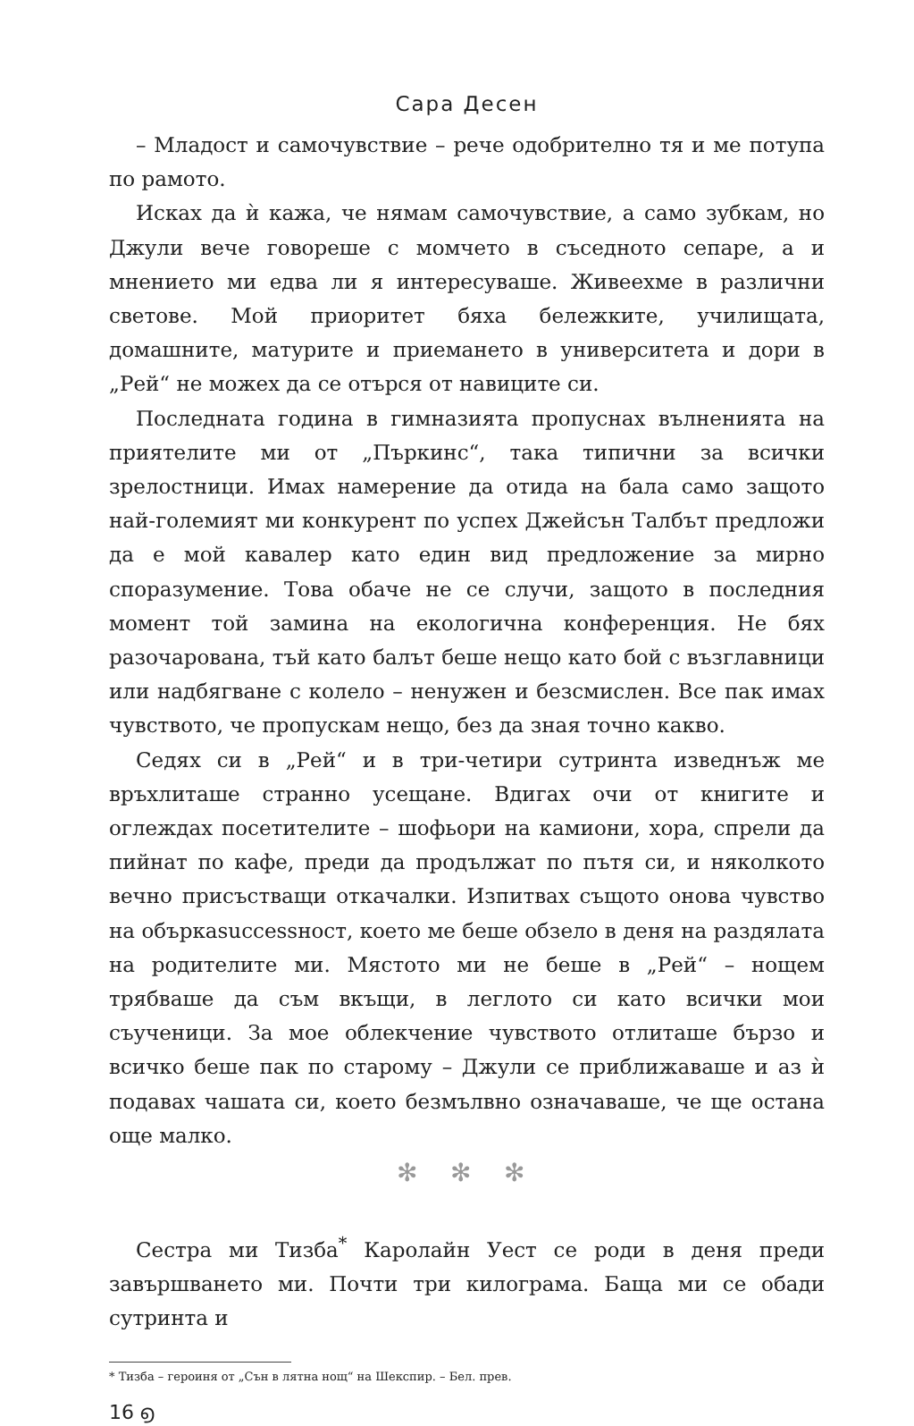Сара Десен
– Младост и самочувствие – рече одобрително тя и ме потупа по рамото.
Исках да ѝ кажа, че нямам самочувствие, а само зубкам, но Джули вече говореше с момчето в съседното сепаре, а и мнението ми едва ли я интересуваше. Живеехме в различни светове. Мой приоритет бяха бележките, училищата, домашните, матурите и приемането в университета и дори в „Рей“ не можех да се отърся от навиците си.
Последната година в гимназията пропуснах вълненията на приятелите ми от „Пъркинс“, така типични за всички зрелостници. Имах намерение да отида на бала само защото най-големият ми конкурент по успех Джейсън Талбът предложи да е мой кавалер като един вид предложение за мирно споразумение. Това обаче не се случи, защото в последния момент той замина на екологична конференция. Не бях разочарована, тъй като балът беше нещо като бой с възглавници или надбягване с колело – ненужен и безсмислен. Все пак имах чувството, че пропускам нещо, без да зная точно какво.
Седях си в „Рей“ и в три-четири сутринта изведнъж ме връхлиташе странно усещане. Вдигах очи от книгите и оглеждах посетителите – шофьори на камиони, хора, спрели да пийнат по кафе, преди да продължат по пътя си, и няколкото вечно присъстващи откачалки. Изпитвах същото онова чувство на объркаsuccessност, което ме беше обзело в деня на раздялата на родителите ми. Мястото ми не беше в „Рей“ – нощем трябваше да съм вкъщи, в леглото си като всички мои съученици. За мое облекчение чувството отлиташе бързо и всичко беше пак по старому – Джули се приближаваше и аз ѝ подавах чашата си, което безмълвно означаваше, че ще остана още малко.
✻ ✻ ✻
Сестра ми Тизба<sup>*</sup> Каролайн Уест се роди в деня преди завършването ми. Почти три килограма. Баща ми се обади сутринта и
* Тизба – героиня от „Сън в лятна нощ“ на Шекспир. – Бел. прев.
16 ൭